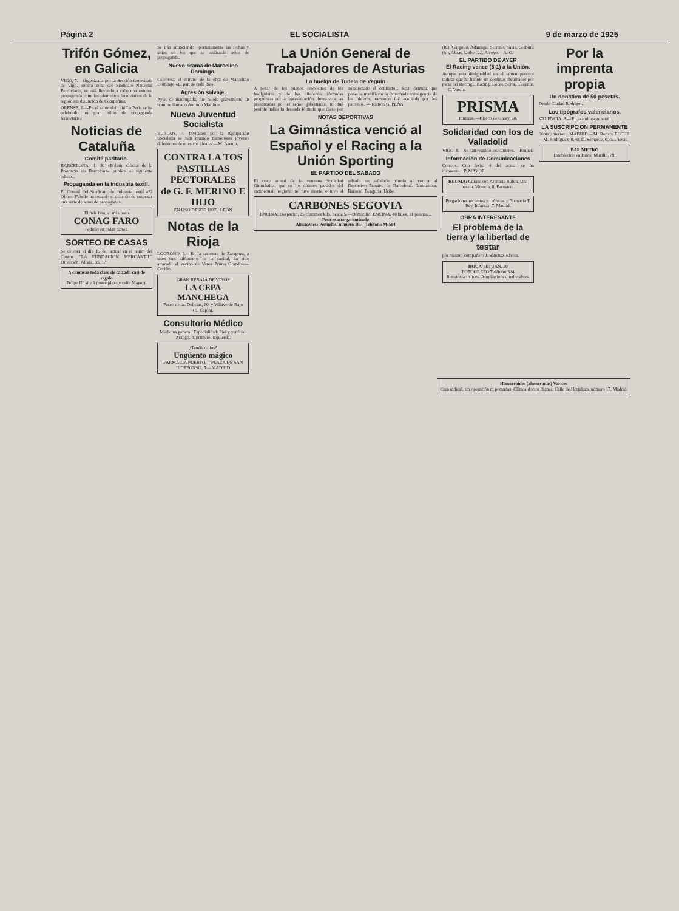Página 2 EL SOCIALISTA 9 de marzo de 1925
Trifón Gómez, en Galicia
VIGO, 7.—Organizada por la Sección ferroviaria de Vigo, tercera zona del Sindicato Nacional Ferroviario, se está llevando a cabo una extensa propaganda entre los elementos ferroviarios de la región sin distinción de Compañías.
ORENSE, 8.—En el salón del café La Perla se ha celebrado un gran mitin de propaganda ferroviaria.
Noticias de Cataluña
Comité paritario.
BARCELONA, 8.—El «Boletín Oficial de la Provincia de Barcelona» publica el siguiente edicto...
Propaganda en la industria textil.
El Comité del Sindicato de industria textil «El Obrero Fabril» ha tomado el acuerdo de empezar una serie de actos de propaganda.
El más fino, el más puro
CONAG FARO
Pedidlo en todas partes.
SORTEO DE CASAS
Se celebra el día 15 del actual en el teatro del Centro. "LA FUNDACION MERCANTIL" Dirección, Alcalá, 35, 1.º
A comprar toda clase de calzado casi de regalo
Felipe III, 4 y 6 (entre plaza y calle Mayor).
Se irán anunciando oportunamente las fechas y sitios en los que se realizarán actos de propaganda.
Nuevo drama de Marcelino Domingo.
Celebróse el estreno de la obra de Marcelino Domingo «El pan de cada día».
Agresión salvaje.
Ayer, de madrugada, fué herido gravemente un hombre llamado Antonio Martínez.
Nueva Juventud Socialista
BURGOS, 7.—Invitados por la Agrupación Socialista se han reunido numerosos jóvenes defensores de nuestros ideales.—M. Asenjo.
CONTRA LA TOS
PASTILLAS PECTORALES
de G. F. MERINO E HIJO
EN USO DESDE 1827 · LEÓN
Notas de la Rioja
LOGROÑO, 8.—En la carretera de Zaragoza, a unos tres kilómetros de la capital, ha sido atracado el vecino de Varea Primo Grandes.—Cecilio.
GRAN REBAJA DE VINOS
LA CEPA MANCHEGA
Paseo de las Delicias, 60, y Villaverde Bajo (El Cajón).
Consultorio Médico
Medicina general. Especialidad: Piel y venéreo. Arango, 8, primero, izquierda.
¿Tenéis callos?
Ungüento mágico
FARMACIA PUERTO.—PLAZA DE SAN ILDEFONSO, 5.—MADRID
La Unión General de Trabajadores de Asturias
La huelga de Tudela de Veguín
A pesar de los buenos propósitos de los huelguistas y de las diferentes fórmulas propuestas por la representación obrera y de las presentadas por el señor gobernador, no fué posible hallar la deseada fórmula que diese por solucionado el conflicto... Esta fórmula, que pone de manifiesto la extremada transigencia de los obreros, tampoco fué aceptada por los patronos. — Ramón G. PEÑA
NOTAS DEPORTIVAS
La Gimnástica venció al Español y el Racing a la Unión Sporting
EL PARTIDO DEL SABADO
El once actual de la veterana Sociedad Gimnástica, que en los últimos partidos del campeonato regional no tuvo suerte, obtuvo el sábado un señalado triunfo al vencer al Deportivo Español de Barcelona. Gimnástica: Barroso, Benguria, Uribe.
CARBONES SEGOVIA
ENCINA: Despacho, 25 céntimos kilo, desde 5.—Domicilio: ENCINA, 40 kilos, 11 pesetas...
Peso exacto garantizado
Almacenes: Peñuelas, número 10.—Teléfono M-504
(R.), Gargollo, Adarraga, Serrano, Salas, Goiburu (S.), Abras, Uribe (L.), Arroyo.—A. G.
EL PARTIDO DE AYER
El Racing vence (5-1) a la Unión.
Aunque esta desigualdad en el tanteo parezca indicar que ha habido un dominio abrumador por parte del Racing... Racing: Loces, Serra, Llorente. — C. Varela.
PRISMA
Pinturas.—Blasco de Garay, 60.
Solidaridad con los de Valladolid
VIGO, 8.—Se han reunido los canteros.—Brunet.
Información de Comunicaciones
Correos.—Con fecha 4 del actual se ha dispuesto... P. MAYOR
REUMA: Cúrase con Arenaria Rubra. Una peseta. Victoria, 8, Farmacia.
Purgaciones recientes y crónicas... Farmacia F. Rey. Infantas, 7. Madrid.
OBRA INTERESANTE
El problema de la tierra y la libertad de testar
por nuestro compañero J. Sánchez-Rivera.
ROCA TETUAN, 20
FOTOGRAFO Teléfono 324
Retratos artísticos. Ampliaciones inalterables.
Por la imprenta propia
Un donativo de 50 pesetas.
Desde Ciudad Rodrigo...
Los tipógrafos valencianos.
VALENCIA, 8.—En asamblea general...
LA SUSCRIPCION PERMANENTE
Suma anterior... MADRID.—M. Ronco. ELCHE.—M. Rodríguez, 0,30; D. Sempere, 0,35... Total.
BAR METRO
Establecido en Bravo Murillo, 79.
Hemorroides (almorranas) Varices
Cura radical, sin operación ni pomadas. Clínica doctor Illanes. Calle de Hortaleza, número 17, Madrid.